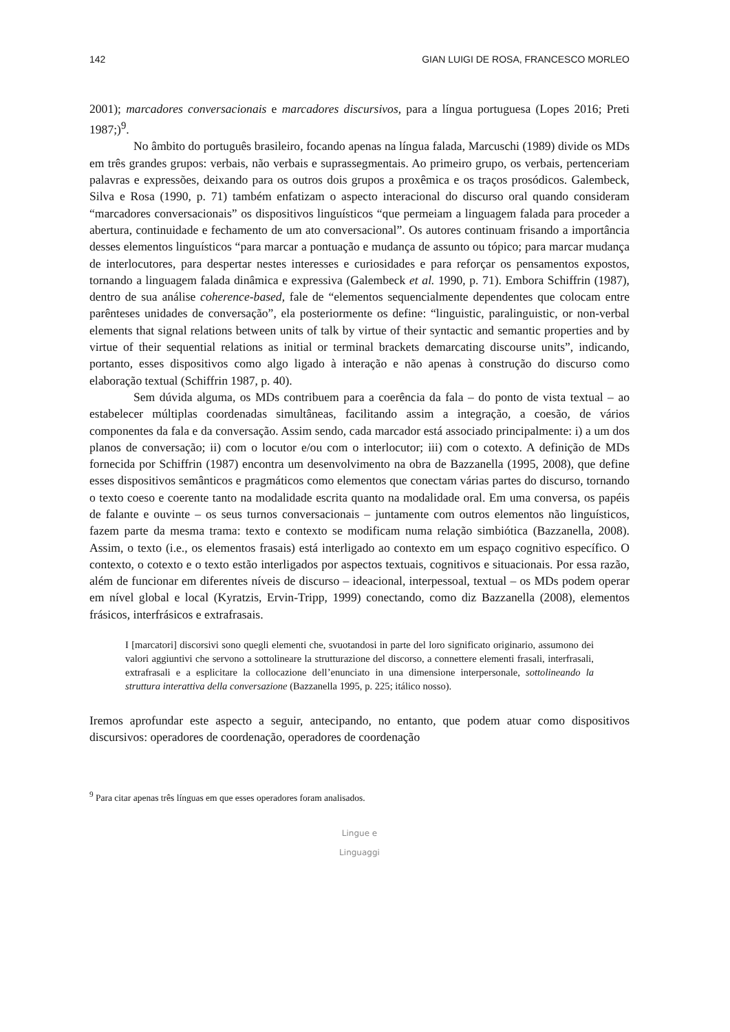142 GIAN LUIGI DE ROSA, FRANCESCO MORLEO
2001); marcadores conversacionais e marcadores discursivos, para a língua portuguesa (Lopes 2016; Preti 1987;)<sup>9</sup>.
No âmbito do português brasileiro, focando apenas na língua falada, Marcuschi (1989) divide os MDs em três grandes grupos: verbais, não verbais e suprassegmentais. Ao primeiro grupo, os verbais, pertenceriam palavras e expressões, deixando para os outros dois grupos a proxêmica e os traços prosódicos. Galembeck, Silva e Rosa (1990, p. 71) também enfatizam o aspecto interacional do discurso oral quando consideram “marcadores conversacionais” os dispositivos linguísticos “que permeiam a linguagem falada para proceder a abertura, continuidade e fechamento de um ato conversacional”. Os autores continuam frisando a importância desses elementos linguísticos “para marcar a pontuação e mudança de assunto ou tópico; para marcar mudança de interlocutores, para despertar nestes interesses e curiosidades e para reforçar os pensamentos expostos, tornando a linguagem falada dinâmica e expressiva (Galembeck et al. 1990, p. 71). Embora Schiffrin (1987), dentro de sua análise coherence-based, fale de “elementos sequencialmente dependentes que colocam entre parênteses unidades de conversação”, ela posteriormente os define: “linguistic, paralinguistic, or non-verbal elements that signal relations between units of talk by virtue of their syntactic and semantic properties and by virtue of their sequential relations as initial or terminal brackets demarcating discourse units”, indicando, portanto, esses dispositivos como algo ligado à interação e não apenas à construção do discurso como elaboração textual (Schiffrin 1987, p. 40).
Sem dúvida alguma, os MDs contribuem para a coerência da fala – do ponto de vista textual – ao estabelecer múltiplas coordenadas simultâneas, facilitando assim a integração, a coesão, de vários componentes da fala e da conversação. Assim sendo, cada marcador está associado principalmente: i) a um dos planos de conversação; ii) com o locutor e/ou com o interlocutor; iii) com o cotexto. A definição de MDs fornecida por Schiffrin (1987) encontra um desenvolvimento na obra de Bazzanella (1995, 2008), que define esses dispositivos semânticos e pragmáticos como elementos que conectam várias partes do discurso, tornando o texto coeso e coerente tanto na modalidade escrita quanto na modalidade oral. Em uma conversa, os papéis de falante e ouvinte – os seus turnos conversacionais – juntamente com outros elementos não linguísticos, fazem parte da mesma trama: texto e contexto se modificam numa relação simbiótica (Bazzanella, 2008). Assim, o texto (i.e., os elementos frasais) está interligado ao contexto em um espaço cognitivo específico. O contexto, o cotexto e o texto estão interligados por aspectos textuais, cognitivos e situacionais. Por essa razão, além de funcionar em diferentes níveis de discurso – ideacional, interpessoal, textual – os MDs podem operar em nível global e local (Kyratzis, Ervin-Tripp, 1999) conectando, como diz Bazzanella (2008), elementos frásicos, interfrásicos e extrafrasais.
I [marcatori] discorsivi sono quegli elementi che, svuotandosi in parte del loro significato originario, assumono dei valori aggiuntivi che servono a sottolineare la strutturazione del discorso, a connettere elementi frasali, interfrasali, extrafrasali e a esplicitare la collocazione dell’enunciato in una dimensione interpersonale, sottolineando la struttura interattiva della conversazione (Bazzanella 1995, p. 225; itálico nosso).
Iremos aprofundar este aspecto a seguir, antecipando, no entanto, que podem atuar como dispositivos discursivos: operadores de coordenação, operadores de coordenação
<sup>9</sup> Para citar apenas três línguas em que esses operadores foram analisados.
Lingue e
Linguaggi